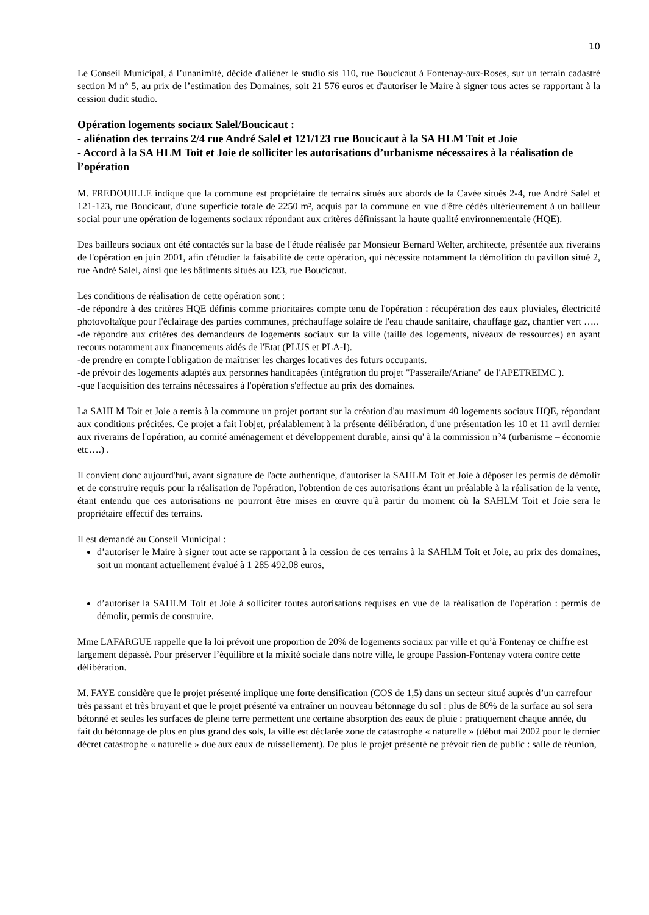10
Le Conseil Municipal, à l’unanimité, décide d'aliéner le studio sis 110, rue Boucicaut à Fontenay-aux-Roses, sur un terrain cadastré section M n° 5, au prix de l’estimation des Domaines, soit 21 576 euros et d'autoriser le Maire à signer tous actes se rapportant à la cession dudit studio.
Opération logements sociaux Salel/Boucicaut :
- aliénation des terrains 2/4 rue André Salel et 121/123 rue Boucicaut à la SA HLM Toit et Joie
- Accord à la SA HLM Toit et Joie de solliciter les autorisations d’urbanisme nécessaires à la réalisation de l’opération
M. FREDOUILLE indique que la commune est propriétaire de terrains situés aux abords de la Cavée situés 2-4, rue André Salel et 121-123, rue Boucicaut, d'une superficie totale de 2250 m², acquis par la commune en vue d'être cédés ultérieurement à un bailleur social pour une opération de logements sociaux répondant aux critères définissant la haute qualité environnementale (HQE).
Des bailleurs sociaux ont été contactés sur la base de l'étude réalisée par Monsieur Bernard Welter, architecte, présentée aux riverains de l'opération en juin 2001, afin d'étudier la faisabilité de cette opération, qui nécessite notamment la démolition du pavillon situé 2, rue André Salel, ainsi que les bâtiments situés au 123, rue Boucicaut.
Les conditions de réalisation de cette opération sont :
-de répondre à des critères HQE définis comme prioritaires compte tenu de l'opération : récupération des eaux pluviales, électricité photovoltaïque pour l'éclairage des parties communes, préchauffage solaire de l'eau chaude sanitaire, chauffage gaz, chantier vert …..
-de répondre aux critères des demandeurs de logements sociaux sur la ville (taille des logements, niveaux de ressources) en ayant recours notamment aux financements aidés de l'Etat (PLUS et PLA-I).
-de prendre en compte l'obligation de maîtriser les charges locatives des futurs occupants.
-de prévoir des logements adaptés aux personnes handicapées (intégration du projet "Passeraile/Ariane" de l'APETREIMC ).
-que l'acquisition des terrains nécessaires à l'opération s'effectue au prix des domaines.
La SAHLM Toit et Joie a remis à la commune un projet portant sur la création d'au maximum 40 logements sociaux HQE, répondant aux conditions précitées. Ce projet a fait l'objet, préalablement à la présente délibération, d'une présentation les 10 et 11 avril dernier aux riverains de l'opération, au comité aménagement et développement durable, ainsi qu' à la commission n°4 (urbanisme – économie etc….) .
Il convient donc aujourd'hui, avant signature de l'acte authentique, d'autoriser la SAHLM Toit et Joie à déposer les permis de démolir et de construire requis pour la réalisation de l'opération, l'obtention de ces autorisations étant un préalable à la réalisation de la vente, étant entendu que ces autorisations ne pourront être mises en œuvre qu'à partir du moment où la SAHLM Toit et Joie sera le propriétaire effectif des terrains.
Il est demandé au Conseil Municipal :
d’autoriser le Maire à signer tout acte se rapportant à la cession de ces terrains à la SAHLM Toit et Joie, au prix des domaines, soit un montant actuellement évalué à 1 285 492.08 euros,
d’autoriser la SAHLM Toit et Joie à solliciter toutes autorisations requises en vue de la réalisation de l'opération : permis de démolir, permis de construire.
Mme LAFARGUE rappelle que la loi prévoit une proportion de 20% de logements sociaux par ville et qu’à Fontenay ce chiffre est largement dépassé. Pour préserver l’équilibre et la mixité sociale dans notre ville, le groupe Passion-Fontenay votera contre cette délibération.
M. FAYE considère que le projet présenté implique une forte densification (COS de 1,5) dans un secteur situé auprès d’un carrefour très passant et très bruyant et que le projet présenté va entraîner un nouveau bétonnage du sol : plus de 80% de la surface au sol sera bétonné et seules les surfaces de pleine terre permettent une certaine absorption des eaux de pluie : pratiquement chaque année, du fait du bétonnage de plus en plus grand des sols, la ville est déclarée zone de catastrophe « naturelle » (début mai 2002 pour le dernier décret catastrophe « naturelle » due aux eaux de ruissellement). De plus le projet présenté ne prévoit rien de public : salle de réunion,